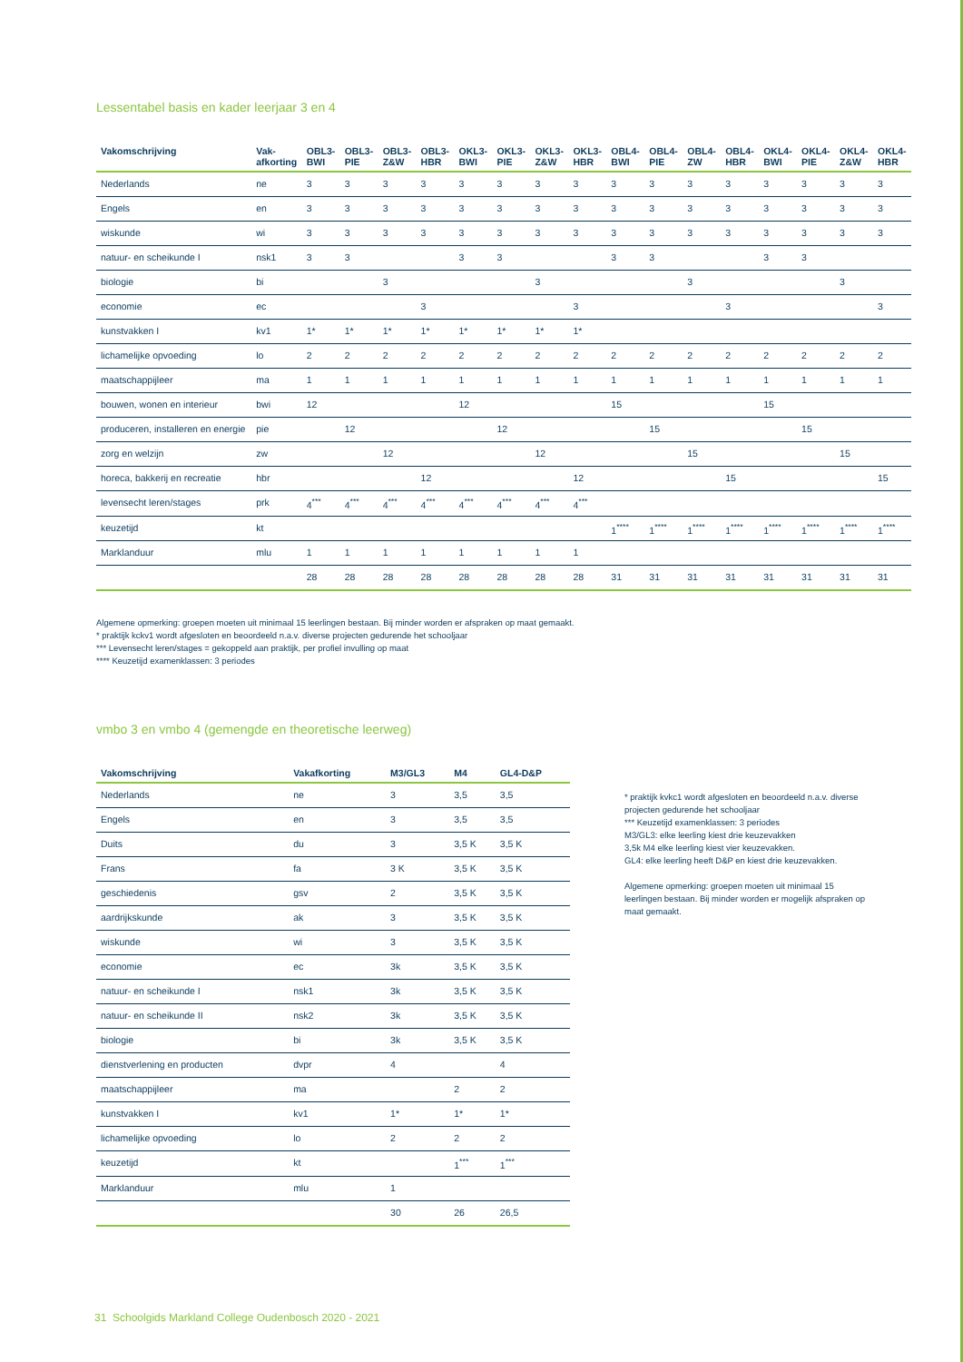Lessentabel basis en kader leerjaar 3 en 4
| Vakomschrijving | Vak- afkorting | OBL3- BWI | OBL3- PIE | OBL3- Z&W | OBL3- HBR | OKL3- BWI | OKL3- PIE | OKL3- Z&W | OKL3- HBR | OBL4- BWI | OBL4- PIE | OBL4- ZW | OBL4- HBR | OKL4- BWI | OKL4- PIE | OKL4- Z&W | OKL4- HBR |
| --- | --- | --- | --- | --- | --- | --- | --- | --- | --- | --- | --- | --- | --- | --- | --- | --- | --- |
| Nederlands | ne | 3 | 3 | 3 | 3 | 3 | 3 | 3 | 3 | 3 | 3 | 3 | 3 | 3 | 3 | 3 | 3 |
| Engels | en | 3 | 3 | 3 | 3 | 3 | 3 | 3 | 3 | 3 | 3 | 3 | 3 | 3 | 3 | 3 | 3 |
| wiskunde | wi | 3 | 3 | 3 | 3 | 3 | 3 | 3 | 3 | 3 | 3 | 3 | 3 | 3 | 3 | 3 | 3 |
| natuur- en scheikunde I | nsk1 | 3 | 3 | | | 3 | 3 | | | 3 | 3 | | | 3 | 3 | | |
| biologie | bi | | | 3 | | | | 3 | | | | 3 | | | | 3 | |
| economie | ec | | | | 3 | | | | 3 | | | | 3 | | | | 3 |
| kunstvakken I | kv1 | 1* | 1* | 1* | 1* | 1* | 1* | 1* | 1* | | | | | | | | |
| lichamelijke opvoeding | lo | 2 | 2 | 2 | 2 | 2 | 2 | 2 | 2 | 2 | 2 | 2 | 2 | 2 | 2 | 2 | 2 |
| maatschappijleer | ma | 1 | 1 | 1 | 1 | 1 | 1 | 1 | 1 | 1 | 1 | 1 | 1 | 1 | 1 | 1 | 1 |
| bouwen, wonen en interieur | bwi | 12 | | | | 12 | | | | 15 | | | | 15 | | | |
| produceren, installeren en energie | pie | | 12 | | | | 12 | | | | 15 | | | | 15 | | |
| zorg en welzijn | zw | | | 12 | | | | 12 | | | | 15 | | | | 15 | |
| horeca, bakkerij en recreatie | hbr | | | | 12 | | | | 12 | | | | 15 | | | | 15 |
| levensecht leren/stages | prk | 4<sup>***</sup> | 4<sup>***</sup> | 4<sup>***</sup> | 4<sup>***</sup> | 4<sup>***</sup> | 4<sup>***</sup> | 4<sup>***</sup> | 4<sup>***</sup> | | | | | | | | |
| keuzetijd | kt | | | | | | | | | 1<sup>****</sup> | 1<sup>****</sup> | 1<sup>****</sup> | 1<sup>****</sup> | 1<sup>****</sup> | 1<sup>****</sup> | 1<sup>****</sup> | 1<sup>****</sup> |
| Marklanduur | mlu | 1 | 1 | 1 | 1 | 1 | 1 | 1 | 1 | | | | | | | | |
| | | 28 | 28 | 28 | 28 | 28 | 28 | 28 | 28 | 31 | 31 | 31 | 31 | 31 | 31 | 31 | 31 |
Algemene opmerking: groepen moeten uit minimaal 15 leerlingen bestaan. Bij minder worden er afspraken op maat gemaakt.
* praktijk kckv1 wordt afgesloten en beoordeeld n.a.v. diverse projecten gedurende het schooljaar
*** Levensecht leren/stages = gekoppeld aan praktijk, per profiel invulling op maat
**** Keuzetijd examenklassen: 3 periodes
vmbo 3 en vmbo 4 (gemengde en theoretische leerweg)
| Vakomschrijving | Vakafkorting | M3/GL3 | M4 | GL4-D&P |
| --- | --- | --- | --- | --- |
| Nederlands | ne | 3 | 3,5 | 3,5 |
| Engels | en | 3 | 3,5 | 3,5 |
| Duits | du | 3 | 3,5 K | 3,5 K |
| Frans | fa | 3 K | 3,5 K | 3,5 K |
| geschiedenis | gsv | 2 | 3,5 K | 3,5 K |
| aardrijkskunde | ak | 3 | 3,5 K | 3,5 K |
| wiskunde | wi | 3 | 3,5 K | 3,5 K |
| economie | ec | 3k | 3,5 K | 3,5 K |
| natuur- en scheikunde I | nsk1 | 3k | 3,5 K | 3,5 K |
| natuur- en scheikunde II | nsk2 | 3k | 3,5 K | 3,5 K |
| biologie | bi | 3k | 3,5 K | 3,5 K |
| dienstverlening en producten | dvpr | 4 | | 4 |
| maatschappijleer | ma | | 2 | 2 |
| kunstvakken I | kv1 | 1* | 1* | 1* |
| lichamelijke opvoeding | lo | 2 | 2 | 2 |
| keuzetijd | kt | | 1<sup>***</sup> | 1<sup>***</sup> |
| Marklanduur | mlu | 1 | | |
| | | 30 | 26 | 26,5 |
* praktijk kvkc1 wordt afgesloten en beoordeeld n.a.v. diverse projecten gedurende het schooljaar
*** Keuzetijd examenklassen: 3 periodes
M3/GL3: elke leerling kiest drie keuzevakken
3,5k M4 elke leerling kiest vier keuzevakken.
GL4: elke leerling heeft D&P en kiest drie keuzevakken.
Algemene opmerking: groepen moeten uit minimaal 15 leerlingen bestaan. Bij minder worden er mogelijk afspraken op maat gemaakt.
31 Schoolgids Markland College Oudenbosch 2020 - 2021